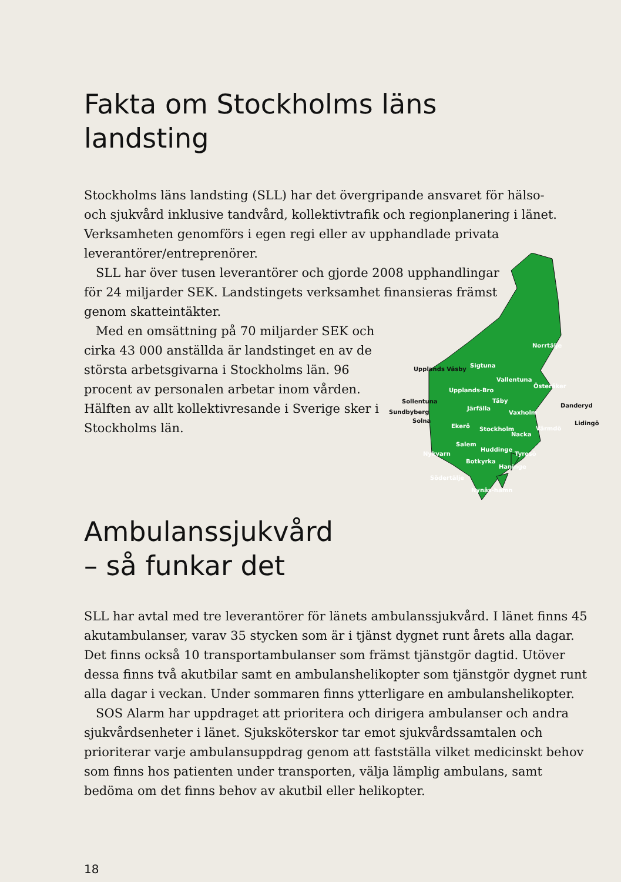Fakta om Stockholms läns landsting
Norrtälje
Upplands Väsby
Sigtuna
Vallentuna
Österåker
Upplands-Bro
Sollentuna Täby
Danderyd Järfälla
Sundbyberg Vaxholm
Solna Lidingö Ekerö Stockholm Värmdö
Nacka
Salem
Huddinge
Nykvarn Tyresö
Botkyrka
Haninge
Södertälje
Nynäs-hamn
Stockholms läns landsting (SLL) har det övergripande ansvaret för hälso- och sjukvård inklusive tandvård, kollektivtrafik och regionplanering i länet. Verksamheten genomförs i egen regi eller av upphandlade privata leverantörer/entreprenörer.
SLL har över tusen leverantörer och gjorde 2008 upphandlingar för 24 miljarder SEK. Landstingets verksamhet finansieras främst genom skatteintäkter.
Med en omsättning på 70 miljarder SEK och cirka 43 000 anställda är landstinget en av de största arbetsgivarna i Stockholms län. 96 procent av personalen arbetar inom vården. Hälften av allt kollektivresande i Sverige sker i Stockholms län.
Ambulanssjukvård
– så funkar det
SLL har avtal med tre leverantörer för länets ambulanssjukvård. I länet finns 45 akutambulanser, varav 35 stycken som är i tjänst dygnet runt årets alla dagar. Det finns också 10 transportambulanser som främst tjänstgör dagtid. Utöver dessa finns två akutbilar samt en ambulanshelikopter som tjänstgör dygnet runt alla dagar i veckan. Under sommaren finns ytterligare en ambulanshelikopter.
SOS Alarm har uppdraget att prioritera och dirigera ambulanser och andra sjukvårdsenheter i länet. Sjuksköterskor tar emot sjukvårdssamtalen och prioriterar varje ambulansuppdrag genom att fastställa vilket medicinskt behov som finns hos patienten under transporten, välja lämplig ambulans, samt bedöma om det finns behov av akutbil eller helikopter.
18